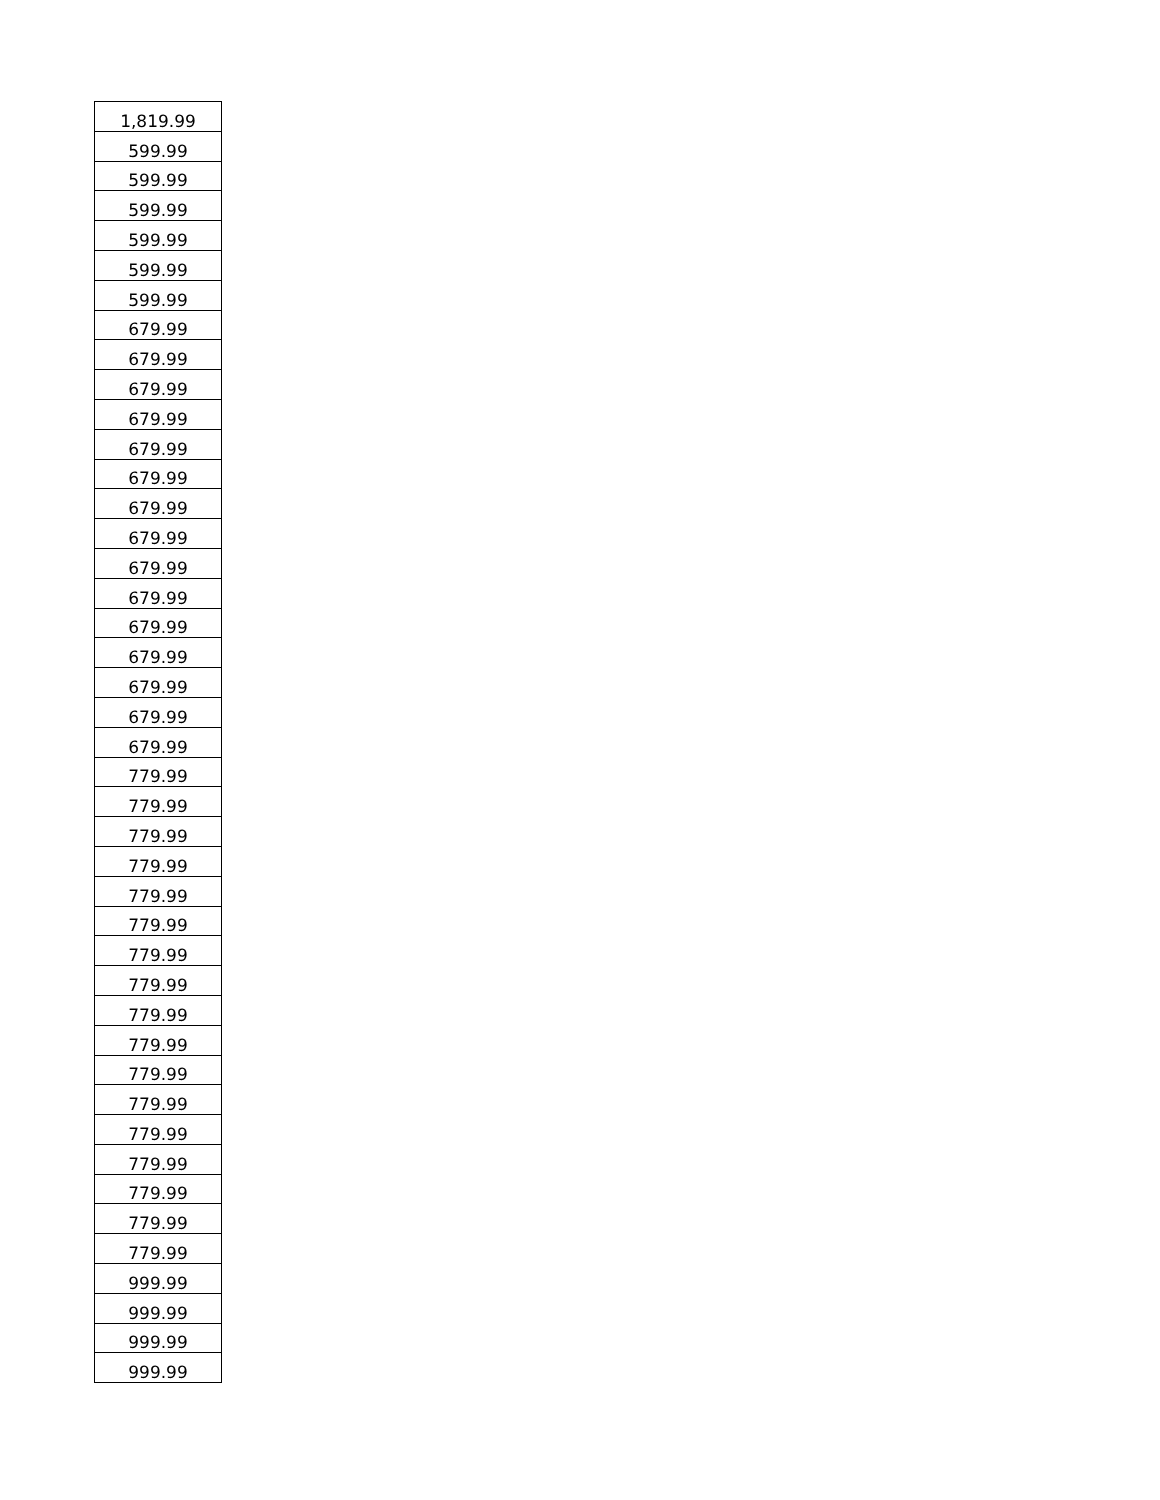| 1,819.99 |
| 599.99 |
| 599.99 |
| 599.99 |
| 599.99 |
| 599.99 |
| 599.99 |
| 679.99 |
| 679.99 |
| 679.99 |
| 679.99 |
| 679.99 |
| 679.99 |
| 679.99 |
| 679.99 |
| 679.99 |
| 679.99 |
| 679.99 |
| 679.99 |
| 679.99 |
| 679.99 |
| 679.99 |
| 779.99 |
| 779.99 |
| 779.99 |
| 779.99 |
| 779.99 |
| 779.99 |
| 779.99 |
| 779.99 |
| 779.99 |
| 779.99 |
| 779.99 |
| 779.99 |
| 779.99 |
| 779.99 |
| 779.99 |
| 779.99 |
| 779.99 |
| 999.99 |
| 999.99 |
| 999.99 |
| 999.99 |